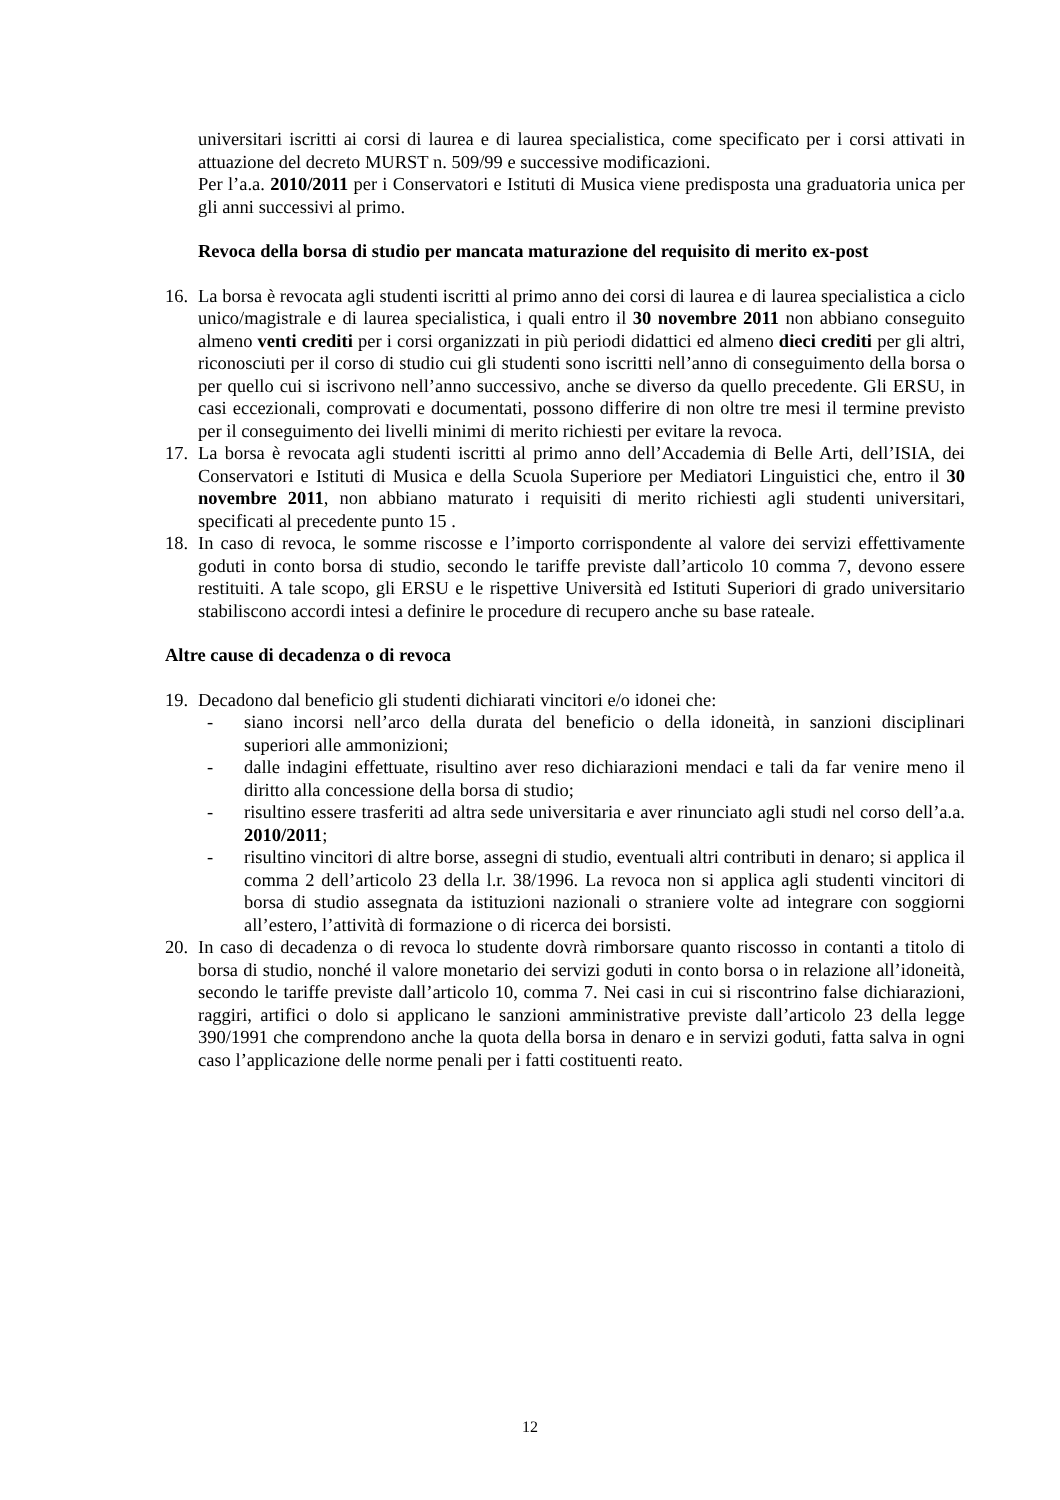universitari iscritti ai corsi di laurea e di laurea specialistica, come specificato per i corsi attivati in attuazione del decreto MURST n. 509/99 e successive modificazioni.
Per l’a.a. 2010/2011 per i Conservatori e Istituti di Musica viene predisposta una graduatoria unica per gli anni successivi al primo.
Revoca della borsa di studio per mancata maturazione del requisito di merito ex-post
16. La borsa è revocata agli studenti iscritti al primo anno dei corsi di laurea e di laurea specialistica a ciclo unico/magistrale e di laurea specialistica, i quali entro il 30 novembre 2011 non abbiano conseguito almeno venti crediti per i corsi organizzati in più periodi didattici ed almeno dieci crediti per gli altri, riconosciuti per il corso di studio cui gli studenti sono iscritti nell’anno di conseguimento della borsa o per quello cui si iscrivono nell’anno successivo, anche se diverso da quello precedente. Gli ERSU, in casi eccezionali, comprovati e documentati, possono differire di non oltre tre mesi il termine previsto per il conseguimento dei livelli minimi di merito richiesti per evitare la revoca.
17. La borsa è revocata agli studenti iscritti al primo anno dell’Accademia di Belle Arti, dell’ISIA, dei Conservatori e Istituti di Musica e della Scuola Superiore per Mediatori Linguistici che, entro il 30 novembre 2011, non abbiano maturato i requisiti di merito richiesti agli studenti universitari, specificati al precedente punto 15 .
18. In caso di revoca, le somme riscosse e l’importo corrispondente al valore dei servizi effettivamente goduti in conto borsa di studio, secondo le tariffe previste dall’articolo 10 comma 7, devono essere restituiti. A tale scopo, gli ERSU e le rispettive Università ed Istituti Superiori di grado universitario stabiliscono accordi intesi a definire le procedure di recupero anche su base rateale.
Altre cause di decadenza o di revoca
19. Decadono dal beneficio gli studenti dichiarati vincitori e/o idonei che:
- siano incorsi nell’arco della durata del beneficio o della idoneità, in sanzioni disciplinari superiori alle ammonizioni;
- dalle indagini effettuate, risultino aver reso dichiarazioni mendaci e tali da far venire meno il diritto alla concessione della borsa di studio;
- risultino essere trasferiti ad altra sede universitaria e aver rinunciato agli studi nel corso dell’a.a. 2010/2011;
- risultino vincitori di altre borse, assegni di studio, eventuali altri contributi in denaro; si applica il comma 2 dell’articolo 23 della l.r. 38/1996. La revoca non si applica agli studenti vincitori di borsa di studio assegnata da istituzioni nazionali o straniere volte ad integrare con soggiorni all’estero, l’attività di formazione o di ricerca dei borsisti.
20. In caso di decadenza o di revoca lo studente dovrà rimborsare quanto riscosso in contanti a titolo di borsa di studio, nonché il valore monetario dei servizi goduti in conto borsa o in relazione all’idoneità, secondo le tariffe previste dall’articolo 10, comma 7. Nei casi in cui si riscontrino false dichiarazioni, raggiri, artifici o dolo si applicano le sanzioni amministrative previste dall’articolo 23 della legge 390/1991 che comprendono anche la quota della borsa in denaro e in servizi goduti, fatta salva in ogni caso l’applicazione delle norme penali per i fatti costituenti reato.
12